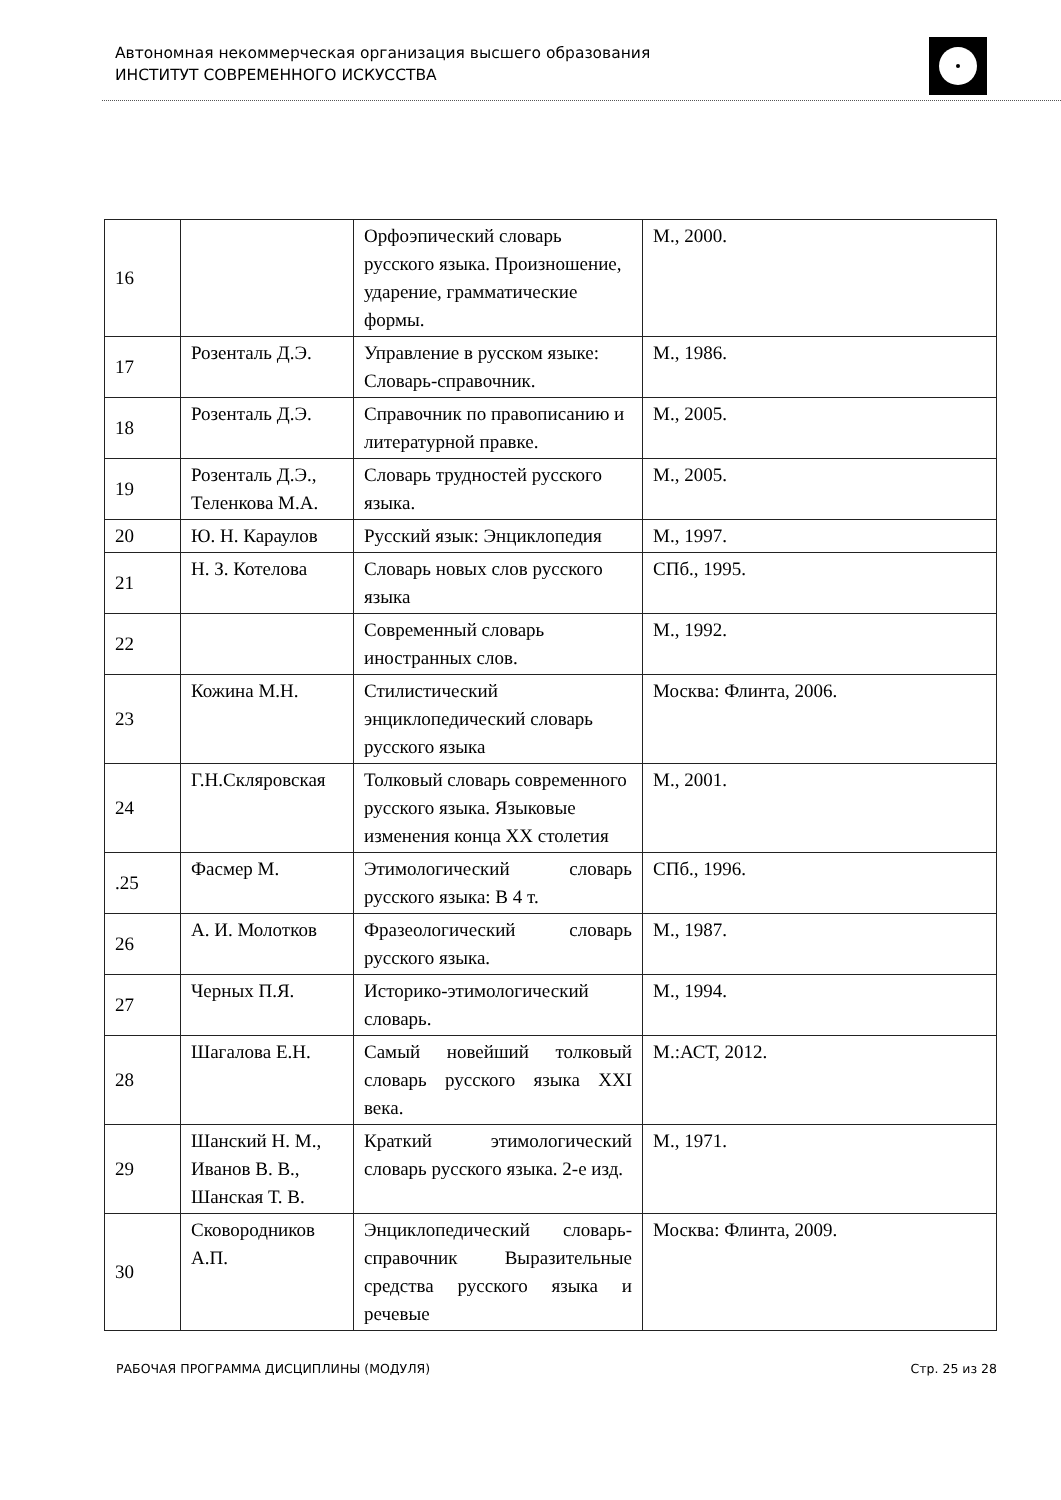Автономная некоммерческая организация высшего образования
ИНСТИТУТ СОВРЕМЕННОГО ИСКУССТВА
| 16 | | Орфоэпический словарь русского языка. Произношение, ударение, грамматические формы. | М., 2000. |
| 17 | Розенталь Д.Э. | Управление в русском языке: Словарь-справочник. | М., 1986. |
| 18 | Розенталь Д.Э. | Справочник по правописанию и литературной правке. | М., 2005. |
| 19 | Розенталь Д.Э., Теленкова М.А. | Словарь трудностей русского языка. | М., 2005. |
| 20 | Ю. Н. Караулов | Русский язык: Энциклопедия | М., 1997. |
| 21 | Н. З. Котелова | Словарь новых слов русского языка | СПб., 1995. |
| 22 | | Современный словарь иностранных слов. | М., 1992. |
| 23 | Кожина М.Н. | Стилистический энциклопедический словарь русского языка | Москва: Флинта, 2006. |
| 24 | Г.Н.Скляровская | Толковый словарь современного русского языка. Языковые изменения конца XX столетия | М., 2001. |
| .25 | Фасмер М. | Этимологический словарь русского языка: В 4 т. | СПб., 1996. |
| 26 | А. И. Молотков | Фразеологический словарь русского языка. | М., 1987. |
| 27 | Черных П.Я. | Историко-этимологический словарь. | М., 1994. |
| 28 | Шагалова Е.Н. | Самый новейший толковый словарь русского языка XXI века. | М.:АСТ, 2012. |
| 29 | Шанский Н. М., Иванов В. В., Шанская Т. В. | Краткий этимологический словарь русского языка. 2-е изд. | М., 1971. |
| 30 | Сковородников А.П. | Энциклопедический словарь-справочник Выразительные средства русского языка и речевые | Москва: Флинта, 2009. |
РАБОЧАЯ ПРОГРАММА ДИСЦИПЛИНЫ (МОДУЛЯ) Стр. 25 из 28